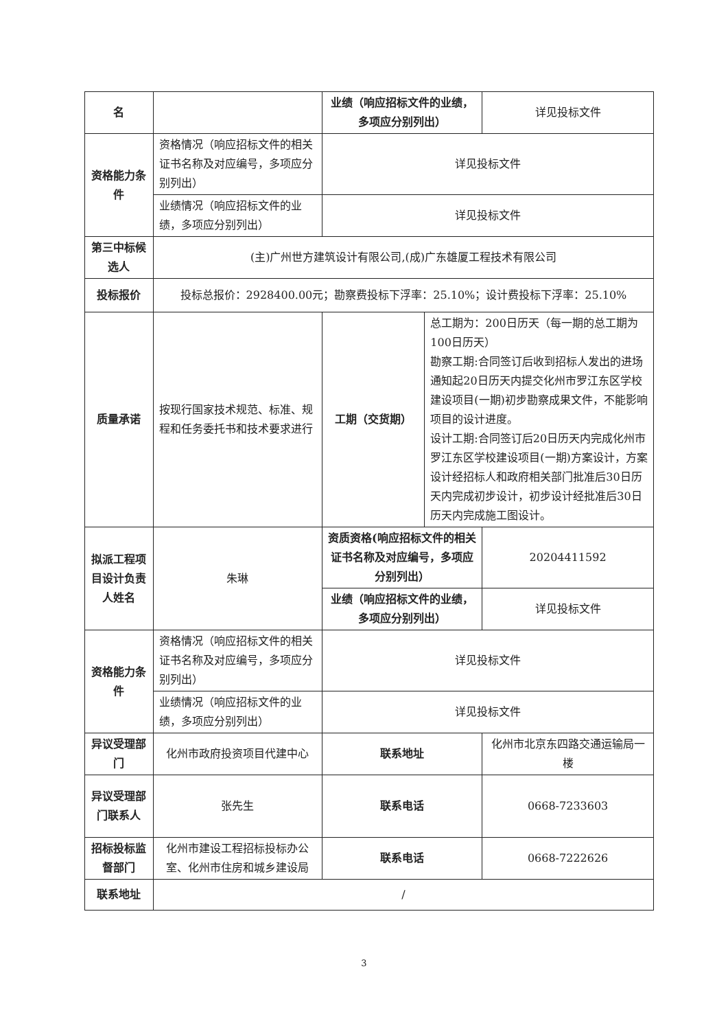| 名 | | 业绩（响应招标文件的业绩，多项应分别列出） | | 详见投标文件 |
| 资格能力条件 | 资格情况（响应招标文件的相关证书名称及对应编号，多项应分别列出） | 详见投标文件 | | |
| | 业绩情况（响应招标文件的业绩，多项应分别列出） | 详见投标文件 | | |
| 第三中标候选人 | (主)广州世方建筑设计有限公司,(成)广东雄厦工程技术有限公司 | | | |
| 投标报价 | 投标总报价：2928400.00元；勘察费投标下浮率：25.10%；设计费投标下浮率：25.10% | | | |
| 质量承诺 | 按现行国家技术规范、标准、规程和任务委托书和技术要求进行 | 工期（交货期） | 总工期为：200日历天（每一期的总工期为100日历天） 勘察工期:合同签订后收到招标人发出的进场通知起20日历天内提交化州市罗江东区学校建设项目(一期)初步勘察成果文件，不能影响项目的设计进度。 设计工期:合同签订后20日历天内完成化州市罗江东区学校建设项目(一期)方案设计，方案设计经招标人和政府相关部门批准后30日历天内完成初步设计，初步设计经批准后30日历天内完成施工图设计。 | |
| 拟派工程项目设计负责人姓名 | 朱琳 | 资质资格(响应招标文件的相关证书名称及对应编号，多项应分别列出） | | 20204411592 |
| | | 业绩（响应招标文件的业绩，多项应分别列出） | | 详见投标文件 |
| 资格能力条件 | 资格情况（响应招标文件的相关证书名称及对应编号，多项应分别列出） | 详见投标文件 | | |
| | 业绩情况（响应招标文件的业绩，多项应分别列出） | 详见投标文件 | | |
| 异议受理部门 | 化州市政府投资项目代建中心 | 联系地址 | | 化州市北京东四路交通运输局一楼 |
| 异议受理部门联系人 | 张先生 | 联系电话 | | 0668-7233603 |
| 招标投标监督部门 | 化州市建设工程招标投标办公室、化州市住房和城乡建设局 | 联系电话 | | 0668-7222626 |
| 联系地址 | / | | | |
3